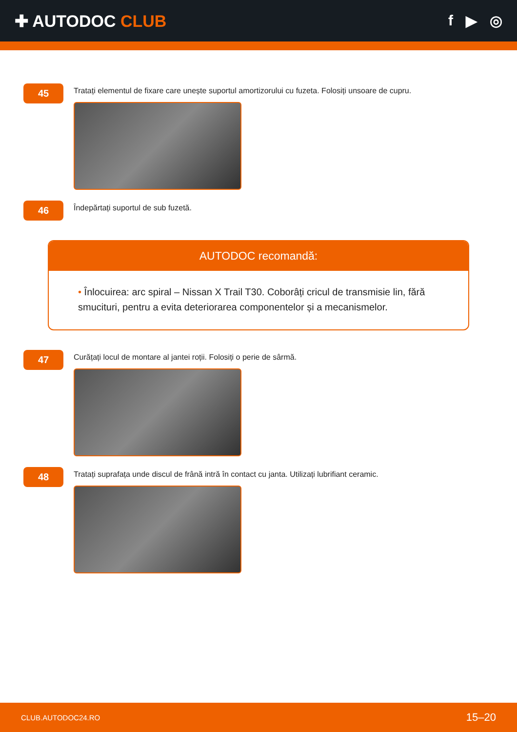✚ AUTODOC CLUB f ▶ ◎
45
Tratați elementul de fixare care unește suportul amortizorului cu fuzeta. Folosiți unsoare de cupru.
46
Îndepărtați suportul de sub fuzetă.
AUTODOC recomandă:
• Înlocuirea: arc spiral – Nissan X Trail T30. Coborâți cricul de transmisie lin, fără smucituri, pentru a evita deteriorarea componentelor și a mecanismelor.
47
Curățați locul de montare al jantei roții. Folosiți o perie de sârmă.
48
Tratați suprafața unde discul de frână intră în contact cu janta. Utilizați lubrifiant ceramic.
CLUB.AUTODOC24.RO 15–20